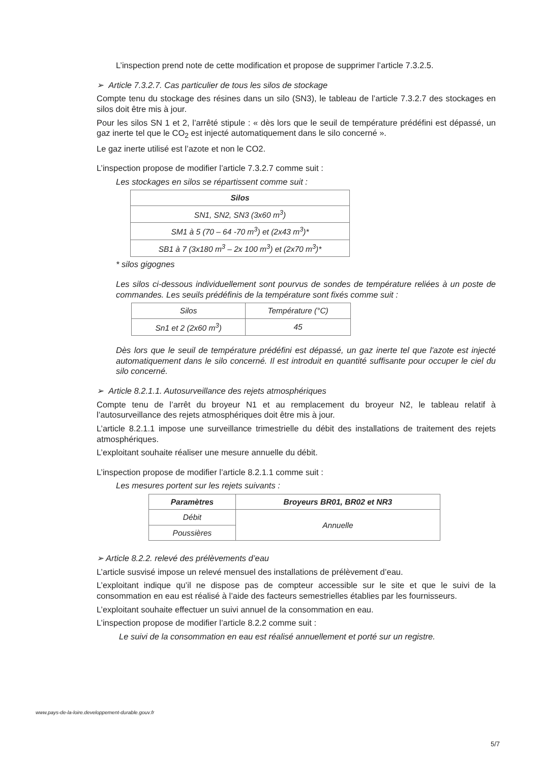L’inspection prend note de cette modification et propose de supprimer l’article 7.3.2.5.
➢ Article 7.3.2.7. Cas particulier de tous les silos de stockage
Compte tenu du stockage des résines dans un silo (SN3), le tableau de l’article 7.3.2.7 des stockages en silos doit être mis à jour.
Pour les silos SN 1 et 2, l’arrêté stipule : « dès lors que le seuil de température prédéfini est dépassé, un gaz inerte tel que le CO<sub>2</sub> est injecté automatiquement dans le silo concerné ».
Le gaz inerte utilisé est l’azote et non le CO2.
L’inspection propose de modifier l’article 7.3.2.7 comme suit :
Les stockages en silos se répartissent comme suit :
| Silos |
| --- |
| SN1, SN2, SN3 (3x60 m<sup>3</sup>) |
| SM1 à 5 (70 – 64 -70 m<sup>3</sup>) et (2x43 m<sup>3</sup>)* |
| SB1 à 7 (3x180 m<sup>3</sup> – 2x 100 m<sup>3</sup>) et (2x70 m<sup>3</sup>)* |
* silos gigognes
Les silos ci-dessous individuellement sont pourvus de sondes de température reliées à un poste de commandes. Les seuils prédéfinis de la température sont fixés comme suit :
| Silos | Température (°C) |
| Sn1 et 2 (2x60 m<sup>3</sup>) | 45 |
Dès lors que le seuil de température prédéfini est dépassé, un gaz inerte tel que l'azote est injecté automatiquement dans le silo concerné. Il est introduit en quantité suffisante pour occuper le ciel du silo concerné.
➢ Article 8.2.1.1. Autosurveillance des rejets atmosphériques
Compte tenu de l’arrêt du broyeur N1 et au remplacement du broyeur N2, le tableau relatif à l’autosurveillance des rejets atmosphériques doit être mis à jour.
L’article 8.2.1.1 impose une surveillance trimestrielle du débit des installations de traitement des rejets atmosphériques.
L’exploitant souhaite réaliser une mesure annuelle du débit.
L’inspection propose de modifier l’article 8.2.1.1 comme suit :
Les mesures portent sur les rejets suivants :
| Paramètres | Broyeurs BR01, BR02 et NR3 |
| --- | --- |
| Débit | Annuelle |
| Poussières | |
➢ Article 8.2.2. relevé des prélèvements d’eau
L’article susvisé impose un relevé mensuel des installations de prélèvement d’eau.
L’exploitant indique qu’il ne dispose pas de compteur accessible sur le site et que le suivi de la consommation en eau est réalisé à l’aide des facteurs semestrielles établies par les fournisseurs.
L’exploitant souhaite effectuer un suivi annuel de la consommation en eau.
L’inspection propose de modifier l’article 8.2.2 comme suit :
Le suivi de la consommation en eau est réalisé annuellement et porté sur un registre.
www.pays-de-la-loire.developpement-durable.gouv.fr
5/7